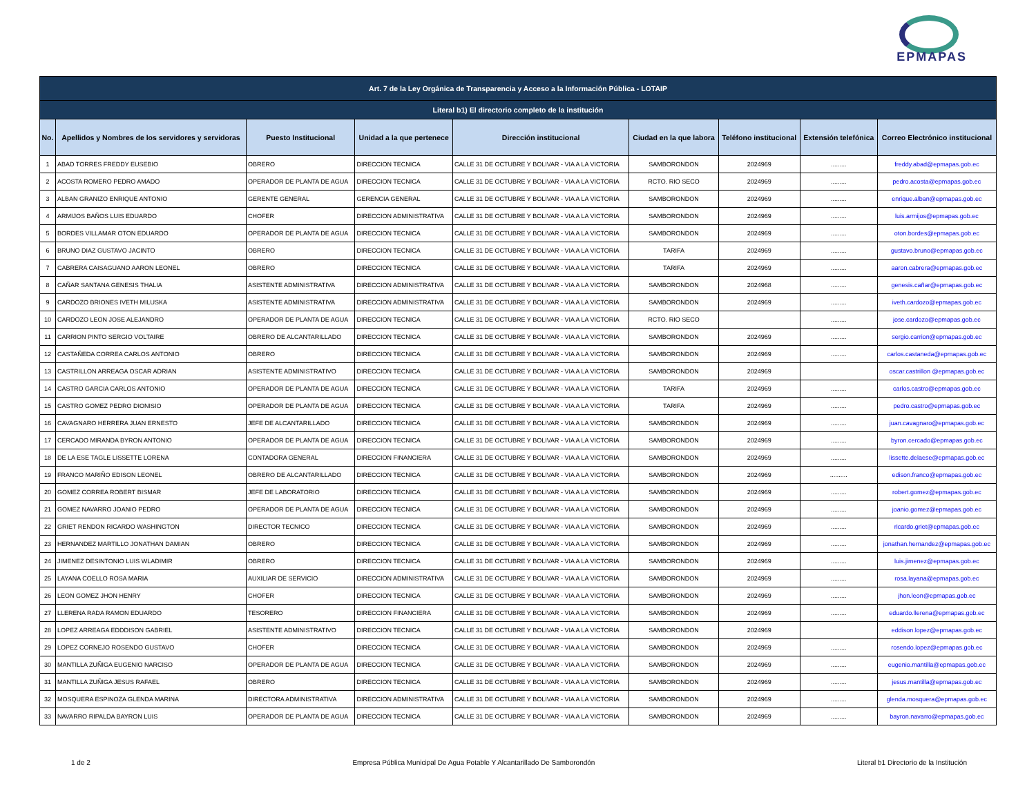EPMAPAS
| Art. 7 de la Ley Orgánica de Transparencia y Acceso a la Información Pública - LOTAIP | | | | | | | | |
| --- | --- | --- | --- | --- | --- | --- | --- | --- |
| Literal b1) El directorio completo de la institución | | | | | | | | |
| No. | Apellidos y Nombres de los servidores y servidoras | Puesto Institucional | Unidad a la que pertenece | Dirección institucional | Ciudad en la que labora | Teléfono institucional | Extensión telefónica | Correo Electrónico institucional |
| 1 | ABAD TORRES FREDDY EUSEBIO | OBRERO | DIRECCION TECNICA | CALLE 31 DE OCTUBRE Y BOLIVAR - VIA A LA VICTORIA | SAMBORONDON | 2024969 | ......... | freddy.abad@epmapas.gob.ec |
| 2 | ACOSTA ROMERO PEDRO AMADO | OPERADOR DE PLANTA DE AGUA | DIRECCION TECNICA | CALLE 31 DE OCTUBRE Y BOLIVAR - VIA A LA VICTORIA | RCTO. RIO SECO | 2024969 | ......... | pedro.acosta@epmapas.gob.ec |
| 3 | ALBAN GRANIZO ENRIQUE ANTONIO | GERENTE GENERAL | GERENCIA GENERAL | CALLE 31 DE OCTUBRE Y BOLIVAR - VIA A LA VICTORIA | SAMBORONDON | 2024969 | ......... | enrique.alban@epmapas.gob.ec |
| 4 | ARMIJOS BAÑOS LUIS EDUARDO | CHOFER | DIRECCION ADMINISTRATIVA | CALLE 31 DE OCTUBRE Y BOLIVAR - VIA A LA VICTORIA | SAMBORONDON | 2024969 | ......... | luis.armijos@epmapas.gob.ec |
| 5 | BORDES VILLAMAR OTON EDUARDO | OPERADOR DE PLANTA DE AGUA | DIRECCION TECNICA | CALLE 31 DE OCTUBRE Y BOLIVAR - VIA A LA VICTORIA | SAMBORONDON | 2024969 | ......... | oton.bordes@epmapas.gob.ec |
| 6 | BRUNO DIAZ GUSTAVO JACINTO | OBRERO | DIRECCION TECNICA | CALLE 31 DE OCTUBRE Y BOLIVAR - VIA A LA VICTORIA | TARIFA | 2024969 | ......... | gustavo.bruno@epmapas.gob.ec |
| 7 | CABRERA CAISAGUANO AARON LEONEL | OBRERO | DIRECCION TECNICA | CALLE 31 DE OCTUBRE Y BOLIVAR - VIA A LA VICTORIA | TARIFA | 2024969 | ......... | aaron.cabrera@epmapas.gob.ec |
| 8 | CAÑAR SANTANA GENESIS THALIA | ASISTENTE ADMINISTRATIVA | DIRECCION ADMINISTRATIVA | CALLE 31 DE OCTUBRE Y BOLIVAR - VIA A LA VICTORIA | SAMBORONDON | 2024968 | ......... | genesis.cañar@epmapas.gob.ec |
| 9 | CARDOZO BRIONES IVETH MILUSKA | ASISTENTE ADMINISTRATIVA | DIRECCION ADMINISTRATIVA | CALLE 31 DE OCTUBRE Y BOLIVAR - VIA A LA VICTORIA | SAMBORONDON | 2024969 | ......... | iveth.cardozo@epmapas.gob.ec |
| 10 | CARDOZO LEON JOSE ALEJANDRO | OPERADOR DE PLANTA DE AGUA | DIRECCION TECNICA | CALLE 31 DE OCTUBRE Y BOLIVAR - VIA A LA VICTORIA | RCTO. RIO SECO | | ......... | jose.cardozo@epmapas.gob.ec |
| 11 | CARRION PINTO SERGIO VOLTAIRE | OBRERO DE ALCANTARILLADO | DIRECCION TECNICA | CALLE 31 DE OCTUBRE Y BOLIVAR - VIA A LA VICTORIA | SAMBORONDON | 2024969 | ......... | sergio.carrion@epmapas.gob.ec |
| 12 | CASTAÑEDA CORREA CARLOS ANTONIO | OBRERO | DIRECCION TECNICA | CALLE 31 DE OCTUBRE Y BOLIVAR - VIA A LA VICTORIA | SAMBORONDON | 2024969 | ......... | carlos.castaneda@epmapas.gob.ec |
| 13 | CASTRILLON ARREAGA OSCAR ADRIAN | ASISTENTE ADMINISTRATIVO | DIRECCION TECNICA | CALLE 31 DE OCTUBRE Y BOLIVAR - VIA A LA VICTORIA | SAMBORONDON | 2024969 | | oscar.castrillon @epmapas.gob.ec |
| 14 | CASTRO GARCIA CARLOS ANTONIO | OPERADOR DE PLANTA DE AGUA | DIRECCION TECNICA | CALLE 31 DE OCTUBRE Y BOLIVAR - VIA A LA VICTORIA | TARIFA | 2024969 | ......... | carlos.castro@epmapas.gob.ec |
| 15 | CASTRO GOMEZ PEDRO DIONISIO | OPERADOR DE PLANTA DE AGUA | DIRECCION TECNICA | CALLE 31 DE OCTUBRE Y BOLIVAR - VIA A LA VICTORIA | TARIFA | 2024969 | ......... | pedro.castro@epmapas.gob.ec |
| 16 | CAVAGNARO HERRERA JUAN ERNESTO | JEFE DE ALCANTARILLADO | DIRECCION TECNICA | CALLE 31 DE OCTUBRE Y BOLIVAR - VIA A LA VICTORIA | SAMBORONDON | 2024969 | ......... | juan.cavagnaro@epmapas.gob.ec |
| 17 | CERCADO MIRANDA BYRON ANTONIO | OPERADOR DE PLANTA DE AGUA | DIRECCION TECNICA | CALLE 31 DE OCTUBRE Y BOLIVAR - VIA A LA VICTORIA | SAMBORONDON | 2024969 | ......... | byron.cercado@epmapas.gob.ec |
| 18 | DE LA ESE TAGLE LISSETTE LORENA | CONTADORA GENERAL | DIRECCION FINANCIERA | CALLE 31 DE OCTUBRE Y BOLIVAR - VIA A LA VICTORIA | SAMBORONDON | 2024969 | ......... | lissette.delaese@epmapas.gob.ec |
| 19 | FRANCO MARIÑO EDISON LEONEL | OBRERO DE ALCANTARILLADO | DIRECCION TECNICA | CALLE 31 DE OCTUBRE Y BOLIVAR - VIA A LA VICTORIA | SAMBORONDON | 2024969 | .......... | edison.franco@epmapas.gob.ec |
| 20 | GOMEZ CORREA ROBERT BISMAR | JEFE DE LABORATORIO | DIRECCION TECNICA | CALLE 31 DE OCTUBRE Y BOLIVAR - VIA A LA VICTORIA | SAMBORONDON | 2024969 | ......... | robert.gomez@epmapas.gob.ec |
| 21 | GOMEZ NAVARRO JOANIO PEDRO | OPERADOR DE PLANTA DE AGUA | DIRECCION TECNICA | CALLE 31 DE OCTUBRE Y BOLIVAR - VIA A LA VICTORIA | SAMBORONDON | 2024969 | ......... | joanio.gomez@epmapas.gob.ec |
| 22 | GRIET RENDON RICARDO WASHINGTON | DIRECTOR TECNICO | DIRECCION TECNICA | CALLE 31 DE OCTUBRE Y BOLIVAR - VIA A LA VICTORIA | SAMBORONDON | 2024969 | ......... | ricardo.griet@epmapas.gob.ec |
| 23 | HERNANDEZ MARTILLO JONATHAN DAMIAN | OBRERO | DIRECCION TECNICA | CALLE 31 DE OCTUBRE Y BOLIVAR - VIA A LA VICTORIA | SAMBORONDON | 2024969 | ......... | jonathan.hernandez@epmapas.gob.ec |
| 24 | JIMENEZ DESINTONIO LUIS WLADIMIR | OBRERO | DIRECCION TECNICA | CALLE 31 DE OCTUBRE Y BOLIVAR - VIA A LA VICTORIA | SAMBORONDON | 2024969 | ......... | luis.jimenez@epmapas.gob.ec |
| 25 | LAYANA COELLO ROSA MARIA | AUXILIAR DE SERVICIO | DIRECCION ADMINISTRATIVA | CALLE 31 DE OCTUBRE Y BOLIVAR - VIA A LA VICTORIA | SAMBORONDON | 2024969 | ......... | rosa.layana@epmapas.gob.ec |
| 26 | LEON GOMEZ JHON HENRY | CHOFER | DIRECCION TECNICA | CALLE 31 DE OCTUBRE Y BOLIVAR - VIA A LA VICTORIA | SAMBORONDON | 2024969 | ......... | jhon.leon@epmapas.gob.ec |
| 27 | LLERENA RADA RAMON EDUARDO | TESORERO | DIRECCION FINANCIERA | CALLE 31 DE OCTUBRE Y BOLIVAR - VIA A LA VICTORIA | SAMBORONDON | 2024969 | ......... | eduardo.llerena@epmapas.gob.ec |
| 28 | LOPEZ ARREAGA EDDDISON GABRIEL | ASISTENTE ADMINISTRATIVO | DIRECCION TECNICA | CALLE 31 DE OCTUBRE Y BOLIVAR - VIA A LA VICTORIA | SAMBORONDON | 2024969 | | eddison.lopez@epmapas.gob.ec |
| 29 | LOPEZ CORNEJO ROSENDO GUSTAVO | CHOFER | DIRECCION TECNICA | CALLE 31 DE OCTUBRE Y BOLIVAR - VIA A LA VICTORIA | SAMBORONDON | 2024969 | ......... | rosendo.lopez@epmapas.gob.ec |
| 30 | MANTILLA ZUÑIGA EUGENIO NARCISO | OPERADOR DE PLANTA DE AGUA | DIRECCION TECNICA | CALLE 31 DE OCTUBRE Y BOLIVAR - VIA A LA VICTORIA | SAMBORONDON | 2024969 | ......... | eugenio.mantilla@epmapas.gob.ec |
| 31 | MANTILLA ZUÑIGA JESUS RAFAEL | OBRERO | DIRECCION TECNICA | CALLE 31 DE OCTUBRE Y BOLIVAR - VIA A LA VICTORIA | SAMBORONDON | 2024969 | ......... | jesus.mantilla@epmapas.gob.ec |
| 32 | MOSQUERA ESPINOZA GLENDA MARINA | DIRECTORA ADMINISTRATIVA | DIRECCION ADMINISTRATIVA | CALLE 31 DE OCTUBRE Y BOLIVAR - VIA A LA VICTORIA | SAMBORONDON | 2024969 | ......... | glenda.mosquera@epmapas.gob.ec |
| 33 | NAVARRO RIPALDA BAYRON LUIS | OPERADOR DE PLANTA DE AGUA | DIRECCION TECNICA | CALLE 31 DE OCTUBRE Y BOLIVAR - VIA A LA VICTORIA | SAMBORONDON | 2024969 | ......... | bayron.navarro@epmapas.gob.ec |
1 de 2 Empresa Pública Municipal De Agua Potable Y Alcantarillado De Samborondón Literal b1 Directorio de la Institución